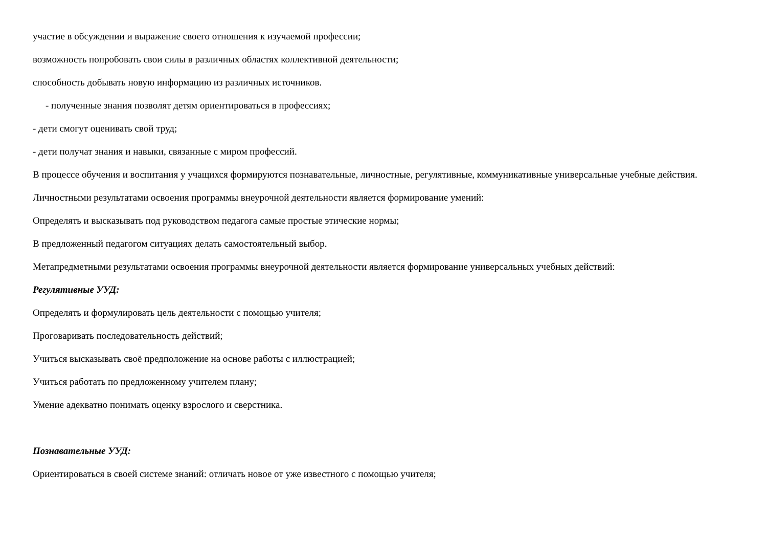участие в обсуждении и выражение своего отношения к изучаемой профессии;
возможность попробовать свои силы в различных областях коллективной деятельности;
способность добывать новую информацию из различных источников.
- полученные знания позволят детям ориентироваться в профессиях;
- дети смогут оценивать свой труд;
- дети получат знания и навыки, связанные с миром профессий.
В процессе обучения и воспитания у учащихся формируются познавательные, личностные, регулятивные, коммуникативные универсальные учебные действия.
Личностными результатами освоения программы внеурочной деятельности является формирование умений:
Определять и высказывать под руководством педагога самые простые этические нормы;
В предложенный педагогом ситуациях делать самостоятельный выбор.
Метапредметными результатами освоения программы внеурочной деятельности является формирование универсальных учебных действий:
Регулятивные УУД:
Определять и формулировать цель деятельности с помощью учителя;
Проговаривать последовательность действий;
Учиться высказывать своё предположение на основе работы с иллюстрацией;
Учиться работать по предложенному учителем плану;
Умение адекватно понимать оценку взрослого и сверстника.
Познавательные УУД:
Ориентироваться в своей системе знаний: отличать новое от уже известного с помощью учителя;